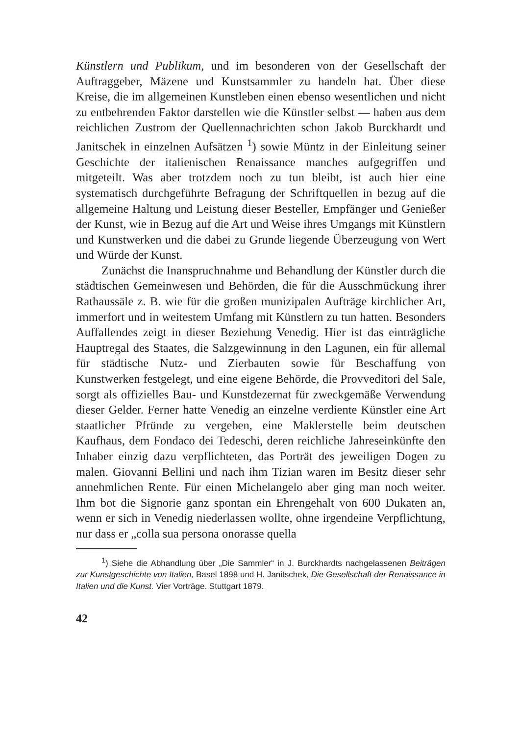Künstlern und Publikum, und im besonderen von der Gesellschaft der Auftraggeber, Mäzene und Kunstsammler zu handeln hat. Über diese Kreise, die im allgemeinen Kunstleben einen ebenso wesentlichen und nicht zu entbehrenden Faktor darstellen wie die Künstler selbst — haben aus dem reichlichen Zustrom der Quellennachrichten schon Jakob Burckhardt und Janitschek in einzelnen Aufsätzen <sup>1</sup>) sowie Müntz in der Einleitung seiner Geschichte der italienischen Renaissance manches aufgegriffen und mitgeteilt. Was aber trotzdem noch zu tun bleibt, ist auch hier eine systematisch durchgeführte Befragung der Schriftquellen in bezug auf die allgemeine Haltung und Leistung dieser Besteller, Empfänger und Genießer der Kunst, wie in Bezug auf die Art und Weise ihres Umgangs mit Künstlern und Kunstwerken und die dabei zu Grunde liegende Überzeugung von Wert und Würde der Kunst.
Zunächst die Inanspruchnahme und Behandlung der Künstler durch die städtischen Gemeinwesen und Behörden, die für die Ausschmückung ihrer Rathaussäle z. B. wie für die großen munizipalen Aufträge kirchlicher Art, immerfort und in weitestem Umfang mit Künstlern zu tun hatten. Besonders Auffallendes zeigt in dieser Beziehung Venedig. Hier ist das einträgliche Hauptregal des Staates, die Salzgewinnung in den Lagunen, ein für allemal für städtische Nutz- und Zierbauten sowie für Beschaffung von Kunstwerken festgelegt, und eine eigene Behörde, die Provveditori del Sale, sorgt als offizielles Bau- und Kunstdezernat für zweckgemäße Verwendung dieser Gelder. Ferner hatte Venedig an einzelne verdiente Künstler eine Art staatlicher Pfründe zu vergeben, eine Maklerstelle beim deutschen Kaufhaus, dem Fondaco dei Tedeschi, deren reichliche Jahreseinkünfte den Inhaber einzig dazu verpflichteten, das Porträt des jeweiligen Dogen zu malen. Giovanni Bellini und nach ihm Tizian waren im Besitz dieser sehr annehmlichen Rente. Für einen Michelangelo aber ging man noch weiter. Ihm bot die Signorie ganz spontan ein Ehrengehalt von 600 Dukaten an, wenn er sich in Venedig niederlassen wollte, ohne irgendeine Verpflichtung, nur dass er „colla sua persona onorasse quella
<sup>1</sup>) Siehe die Abhandlung über „Die Sammler“ in J. Burckhardts nachgelassenen Beiträgen zur Kunstgeschichte von Italien, Basel 1898 und H. Janitschek, Die Gesellschaft der Renaissance in Italien und die Kunst. Vier Vorträge. Stuttgart 1879.
42